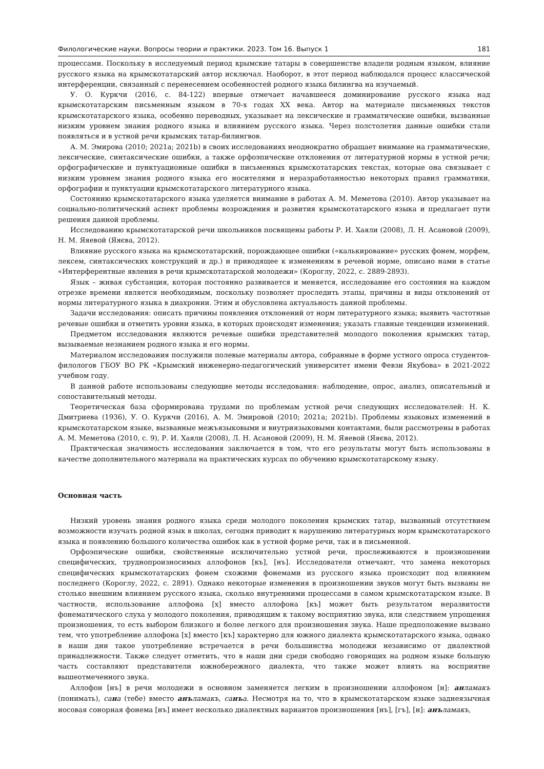Филологические науки. Вопросы теории и практики. 2023. Том 16. Выпуск 1 181
процессами. Поскольку в исследуемый период крымские татары в совершенстве владели родным языком, влияние русского языка на крымскотатарский автор исключал. Наоборот, в этот период наблюдался процесс классической интерференции, связанный с перенесением особенностей родного языка билингва на изучаемый.
У. О. Куркчи (2016, с. 84-122) впервые отмечает начавшееся доминирование русского языка над крымскотатарским письменным языком в 70-х годах XX века. Автор на материале письменных текстов крымскотатарского языка, особенно переводных, указывает на лексические и грамматические ошибки, вызванные низким уровнем знания родного языка и влиянием русского языка. Через полстолетия данные ошибки стали появляться и в устной речи крымских татар-билингвов.
А. М. Эмирова (2010; 2021a; 2021b) в своих исследованиях неоднократно обращает внимание на грамматические, лексические, синтаксические ошибки, а также орфоэпические отклонения от литературной нормы в устной речи; орфографические и пунктуационные ошибки в письменных крымскотатарских текстах, которые она связывает с низким уровнем знания родного языка его носителями и неразработанностью некоторых правил грамматики, орфографии и пунктуации крымскотатарского литературного языка.
Состоянию крымскотатарского языка уделяется внимание в работах А. М. Меметова (2010). Автор указывает на социально-политический аспект проблемы возрождения и развития крымскотатарского языка и предлагает пути решения данной проблемы.
Исследованию крымскотатарской речи школьников посвящены работы Р. И. Хаяли (2008), Л. Н. Асановой (2009), Н. М. Яяевой (Яяєва, 2012).
Влияние русского языка на крымскотатарский, порождающее ошибки («калькирование» русских фонем, морфем, лексем, синтаксических конструкций и др.) и приводящее к изменениям в речевой норме, описано нами в статье «Интерферентные явления в речи крымскотатарской молодежи» (Короглу, 2022, с. 2889-2893).
Язык – живая субстанция, которая постоянно развивается и меняется, исследование его состояния на каждом отрезке времени является необходимым, поскольку позволяет проследить этапы, причины и виды отклонений от нормы литературного языка в диахронии. Этим и обусловлена актуальность данной проблемы.
Задачи исследования: описать причины появления отклонений от норм литературного языка; выявить частотные речевые ошибки и отметить уровни языка, в которых происходят изменения; указать главные тенденции изменений.
Предметом исследования являются речевые ошибки представителей молодого поколения крымских татар, вызываемые незнанием родного языка и его нормы.
Материалом исследования послужили полевые материалы автора, собранные в форме устного опроса студентов-филологов ГБОУ ВО РК «Крымский инженерно-педагогический университет имени Февзи Якубова» в 2021-2022 учебном году.
В данной работе использованы следующие методы исследования: наблюдение, опрос, анализ, описательный и сопоставительный методы.
Теоретическая база сформирована трудами по проблемам устной речи следующих исследователей: Н. К. Дмитриева (1936), У. О. Куркчи (2016), А. М. Эмировой (2010; 2021a; 2021b). Проблемы языковых изменений в крымскотатарском языке, вызванные межъязыковыми и внутриязыковыми контактами, были рассмотрены в работах А. М. Меметова (2010, с. 9), Р. И. Хаяли (2008), Л. Н. Асановой (2009), Н. М. Яяевой (Яяєва, 2012).
Практическая значимость исследования заключается в том, что его результаты могут быть использованы в качестве дополнительного материала на практических курсах по обучению крымскотатарскому языку.
Основная часть
Низкий уровень знания родного языка среди молодого поколения крымских татар, вызванный отсутствием возможности изучать родной язык в школах, сегодня приводит к нарушению литературных норм крымскотатарского языка и появлению большого количества ошибок как в устной форме речи, так и в письменной.
Орфоэпические ошибки, свойственные исключительно устной речи, прослеживаются в произношении специфических, труднопроизносимых аллофонов [къ], [нъ]. Исследователи отмечают, что замена некоторых специфических крымскотатарских фонем схожими фонемами из русского языка происходит под влиянием последнего (Короглу, 2022, с. 2891). Однако некоторые изменения в произношении звуков могут быть вызваны не столько внешним влиянием русского языка, сколько внутренними процессами в самом крымскотатарском языке. В частности, использование аллофона [х] вместо аллофона [къ] может быть результатом неразвитости фонематического слуха у молодого поколения, приводящим к такому восприятию звука, или следствием упрощения произношения, то есть выбором близкого и более легкого для произношения звука. Наше предположение вызвано тем, что употребление аллофона [х] вместо [къ] характерно для южного диалекта крымскотатарского языка, однако в наши дни такое употребление встречается в речи большинства молодежи независимо от диалектной принадлежности. Также следует отметить, что в наши дни среди свободно говорящих на родном языке большую часть составляют представители южнобережного диалекта, что также может влиять на восприятие вышеотмеченного звука.
Аллофон [нъ] в речи молодежи в основном заменяется легким в произношении аллофоном [н]: анламакъ (понимать), сана (тебе) вместо анъламакъ, санъа. Несмотря на то, что в крымскотатарском языке заднеязычная носовая сонорная фонема [нъ] имеет несколько диалектных вариантов произношения [нъ], [гъ], [н]: анъламакъ,